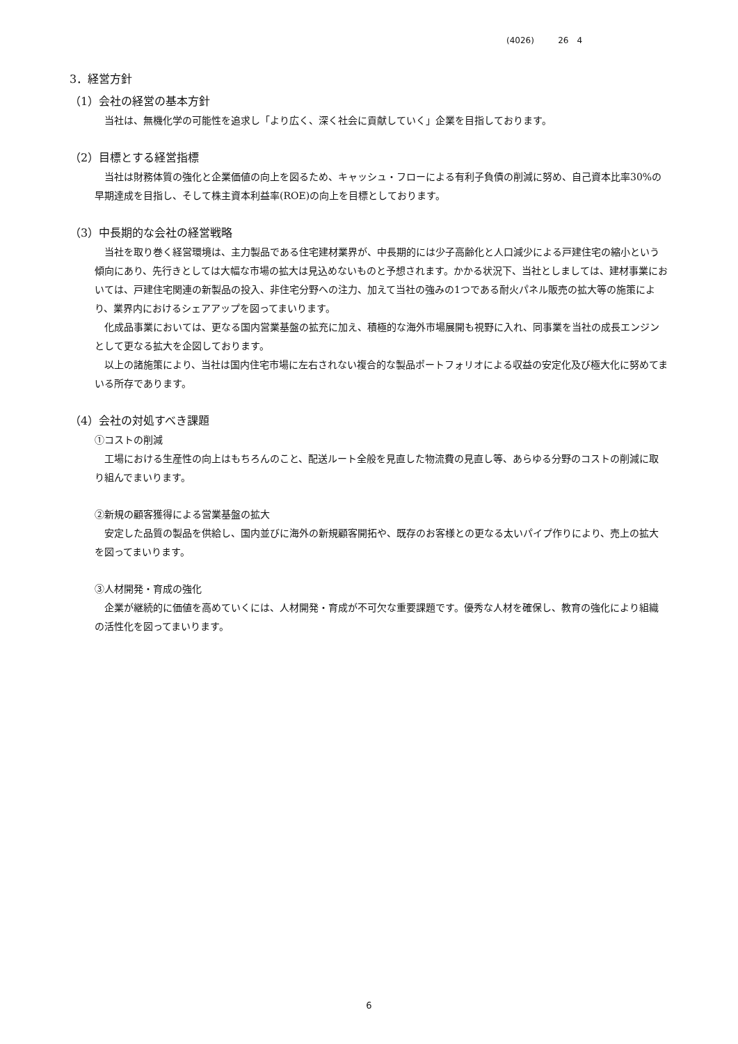(4026) 26　4
3．経営方針
（1）会社の経営の基本方針
当社は、無機化学の可能性を追求し「より広く、深く社会に貢献していく」企業を目指しております。
（2）目標とする経営指標
当社は財務体質の強化と企業価値の向上を図るため、キャッシュ・フローによる有利子負債の削減に努め、自己資本比率30%の早期達成を目指し、そして株主資本利益率(ROE)の向上を目標としております。
（3）中長期的な会社の経営戦略
当社を取り巻く経営環境は、主力製品である住宅建材業界が、中長期的には少子高齢化と人口減少による戸建住宅の縮小という傾向にあり、先行きとしては大幅な市場の拡大は見込めないものと予想されます。かかる状況下、当社としましては、建材事業においては、戸建住宅関連の新製品の投入、非住宅分野への注力、加えて当社の強みの1つである耐火パネル販売の拡大等の施策により、業界内におけるシェアアップを図ってまいります。
化成品事業においては、更なる国内営業基盤の拡充に加え、積極的な海外市場展開も視野に入れ、同事業を当社の成長エンジンとして更なる拡大を企図しております。
以上の諸施策により、当社は国内住宅市場に左右されない複合的な製品ポートフォリオによる収益の安定化及び極大化に努めてまいる所存であります。
（4）会社の対処すべき課題
①コストの削減
工場における生産性の向上はもちろんのこと、配送ルート全般を見直した物流費の見直し等、あらゆる分野のコストの削減に取り組んでまいります。
②新規の顧客獲得による営業基盤の拡大
安定した品質の製品を供給し、国内並びに海外の新規顧客開拓や、既存のお客様との更なる太いパイプ作りにより、売上の拡大を図ってまいります。
③人材開発・育成の強化
企業が継続的に価値を高めていくには、人材開発・育成が不可欠な重要課題です。優秀な人材を確保し、教育の強化により組織の活性化を図ってまいります。
6